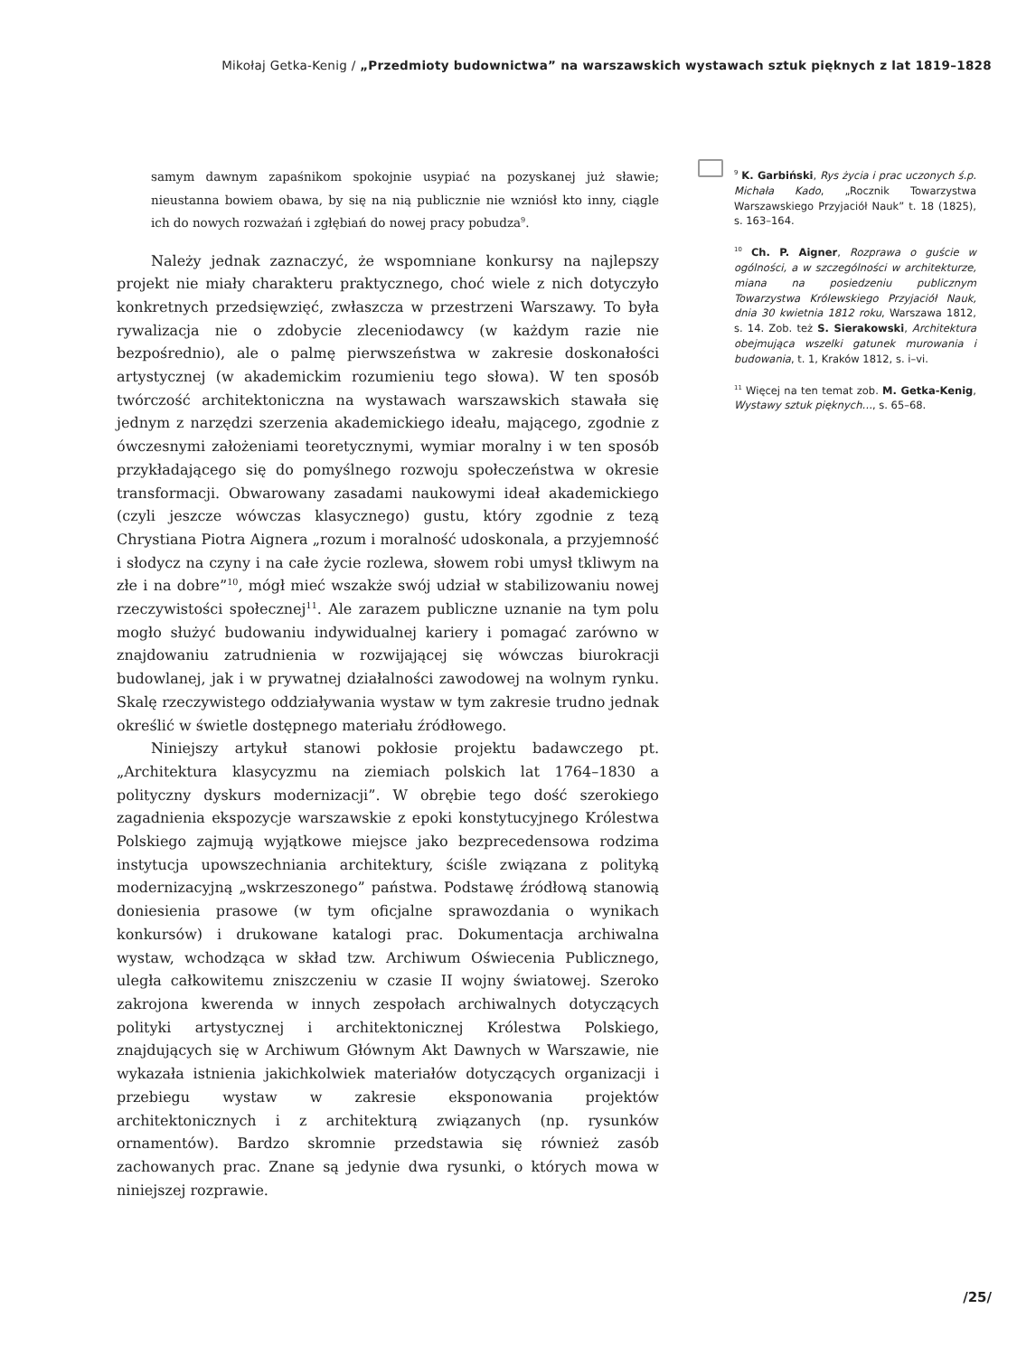Mikołaj Getka-Kenig / „Przedmioty budownictwa” na warszawskich wystawach sztuk pięknych z lat 1819–1828
samym dawnym zapaśnikom spokojnie usypiać na pozyskanej już sławie; nieustanna bowiem obawa, by się na nią publicznie nie wzniósł kto inny, ciągle ich do nowych rozważań i zgłębiań do nowej pracy pobudza<sup>9</sup>.
Należy jednak zaznaczyć, że wspomniane konkursy na najlepszy projekt nie miały charakteru praktycznego, choć wiele z nich dotyczyło konkretnych przedsięwzięć, zwłaszcza w przestrzeni Warszawy. To była rywalizacja nie o zdobycie zleceniodawcy (w każdym razie nie bezpośrednio), ale o palmę pierwszeństwa w zakresie doskonałości artystycznej (w akademickim rozumieniu tego słowa). W ten sposób twórczość architektoniczna na wystawach warszawskich stawała się jednym z narzędzi szerzenia akademickiego ideału, mającego, zgodnie z ówczesnymi założeniami teoretycznymi, wymiar moralny i w ten sposób przykładającego się do pomyślnego rozwoju społeczeństwa w okresie transformacji. Obwarowany zasadami naukowymi ideał akademickiego (czyli jeszcze wówczas klasycznego) gustu, który zgodnie z tezą Chrystiana Piotra Aignera „rozum i moralność udoskonala, a przyjemność i słodycz na czyny i na całe życie rozlewa, słowem robi umysł tkliwym na złe i na dobre”<sup>10</sup>, mógł mieć wszakże swój udział w stabilizowaniu nowej rzeczywistości społecznej<sup>11</sup>. Ale zarazem publiczne uznanie na tym polu mogło służyć budowaniu indywidualnej kariery i pomagać zarówno w znajdowaniu zatrudnienia w rozwijającej się wówczas biurokracji budowlanej, jak i w prywatnej działalności zawodowej na wolnym rynku. Skalę rzeczywistego oddziaływania wystaw w tym zakresie trudno jednak określić w świetle dostępnego materiału źródłowego.
Niniejszy artykuł stanowi pokłosie projektu badawczego pt. „Architektura klasycyzmu na ziemiach polskich lat 1764–1830 a polityczny dyskurs modernizacji”. W obrębie tego dość szerokiego zagadnienia ekspozycje warszawskie z epoki konstytucyjnego Królestwa Polskiego zajmują wyjątkowe miejsce jako bezprecedensowa rodzima instytucja upowszechniania architektury, ściśle związana z polityką modernizacyjną „wskrzeszonego” państwa. Podstawę źródłową stanowią doniesienia prasowe (w tym oficjalne sprawozdania o wynikach konkursów) i drukowane katalogi prac. Dokumentacja archiwalna wystaw, wchodząca w skład tzw. Archiwum Oświecenia Publicznego, uległa całkowitemu zniszczeniu w czasie II wojny światowej. Szeroko zakrojona kwerenda w innych zespołach archiwalnych dotyczących polityki artystycznej i architektonicznej Królestwa Polskiego, znajdujących się w Archiwum Głównym Akt Dawnych w Warszawie, nie wykazała istnienia jakichkolwiek materiałów dotyczących organizacji i przebiegu wystaw w zakresie eksponowania projektów architektonicznych i z architekturą związanych (np. rysunków ornamentów). Bardzo skromnie przedstawia się również zasób zachowanych prac. Znane są jedynie dwa rysunki, o których mowa w niniejszej rozprawie.
<sup>9</sup> K. Garbiński, Rys życia i prac uczonych ś.p. Michała Kado, „Rocznik Towarzystwa Warszawskiego Przyjaciół Nauk” t. 18 (1825), s. 163–164.
<sup>10</sup> Ch. P. Aigner, Rozprawa o guście w ogólności, a w szczególności w architekturze, miana na posiedzeniu publicznym Towarzystwa Królewskiego Przyjaciół Nauk, dnia 30 kwietnia 1812 roku, Warszawa 1812, s. 14. Zob. też S. Sierakowski, Architektura obejmująca wszelki gatunek murowania i budowania, t. 1, Kraków 1812, s. i–vi.
<sup>11</sup> Więcej na ten temat zob. M. Getka-Kenig, Wystawy sztuk pięknych…, s. 65–68.
/25/